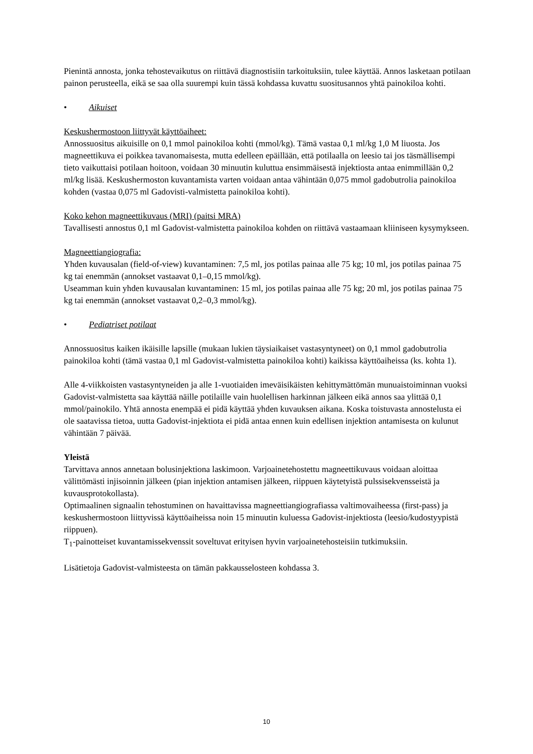Pienintä annosta, jonka tehostevaikutus on riittävä diagnostisiin tarkoituksiin, tulee käyttää. Annos lasketaan potilaan painon perusteella, eikä se saa olla suurempi kuin tässä kohdassa kuvattu suositusannos yhtä painokiloa kohti.
• Aikuiset
Keskushermostoon liittyvät käyttöaiheet:
Annossuositus aikuisille on 0,1 mmol painokiloa kohti (mmol/kg). Tämä vastaa 0,1 ml/kg 1,0 M liuosta. Jos magneettikuva ei poikkea tavanomaisesta, mutta edelleen epäillään, että potilaalla on leesio tai jos täsmällisempi tieto vaikuttaisi potilaan hoitoon, voidaan 30 minuutin kuluttua ensimmäisestä injektiosta antaa enimmillään 0,2 ml/kg lisää. Keskushermoston kuvantamista varten voidaan antaa vähintään 0,075 mmol gadobutrolia painokiloa kohden (vastaa 0,075 ml Gadovisti-valmistetta painokiloa kohti).
Koko kehon magneettikuvaus (MRI) (paitsi MRA)
Tavallisesti annostus 0,1 ml Gadovist-valmistetta painokiloa kohden on riittävä vastaamaan kliiniseen kysymykseen.
Magneettiangiografia:
Yhden kuvausalan (field-of-view) kuvantaminen: 7,5 ml, jos potilas painaa alle 75 kg; 10 ml, jos potilas painaa 75 kg tai enemmän (annokset vastaavat 0,1–0,15 mmol/kg).
Useamman kuin yhden kuvausalan kuvantaminen: 15 ml, jos potilas painaa alle 75 kg; 20 ml, jos potilas painaa 75 kg tai enemmän (annokset vastaavat 0,2–0,3 mmol/kg).
• Pediatriset potilaat
Annossuositus kaiken ikäisille lapsille (mukaan lukien täysiaikaiset vastasyntyneet) on 0,1 mmol gadobutrolia painokiloa kohti (tämä vastaa 0,1 ml Gadovist-valmistetta painokiloa kohti) kaikissa käyttöaiheissa (ks. kohta 1).
Alle 4-viikkoisten vastasyntyneiden ja alle 1-vuotiaiden imeväisikäisten kehittymättömän munuaistoiminnan vuoksi Gadovist-valmistetta saa käyttää näille potilaille vain huolellisen harkinnan jälkeen eikä annos saa ylittää 0,1 mmol/painokilo. Yhtä annosta enempää ei pidä käyttää yhden kuvauksen aikana. Koska toistuvasta annostelusta ei ole saatavissa tietoa, uutta Gadovist-injektiota ei pidä antaa ennen kuin edellisen injektion antamisesta on kulunut vähintään 7 päivää.
Yleistä
Tarvittava annos annetaan bolusinjektiona laskimoon. Varjoainetehostettu magneettikuvaus voidaan aloittaa välittömästi injisoinnin jälkeen (pian injektion antamisen jälkeen, riippuen käytetyistä pulssisekvensseistä ja kuvausprotokollasta).
Optimaalinen signaalin tehostuminen on havaittavissa magneettiangiografiassa valtimovaiheessa (first-pass) ja keskushermostoon liittyvissä käyttöaiheissa noin 15 minuutin kuluessa Gadovist-injektiosta (leesio/kudostyypistä riippuen).
T<sub>1</sub>-painotteiset kuvantamissekvenssit soveltuvat erityisen hyvin varjoainetehosteisiin tutkimuksiin.
Lisätietoja Gadovist-valmisteesta on tämän pakkausselosteen kohdassa 3.
10